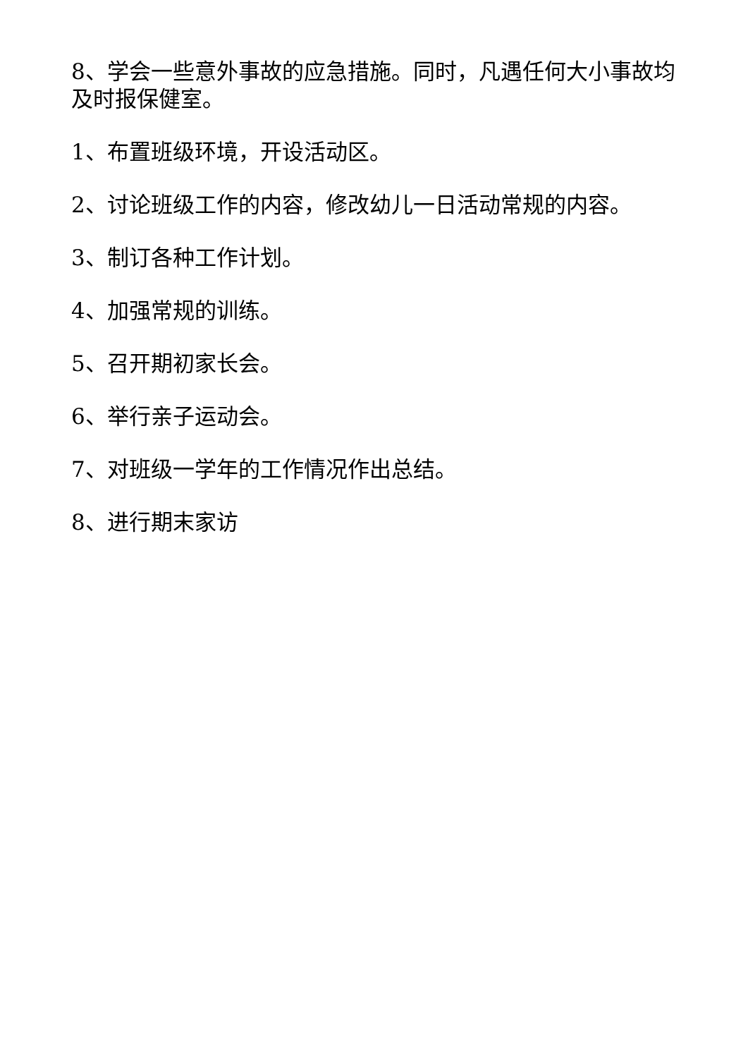8、学会一些意外事故的应急措施。同时，凡遇任何大小事故均及时报保健室。
1、布置班级环境，开设活动区。
2、讨论班级工作的内容，修改幼儿一日活动常规的内容。
3、制订各种工作计划。
4、加强常规的训练。
5、召开期初家长会。
6、举行亲子运动会。
7、对班级一学年的工作情况作出总结。
8、进行期末家访